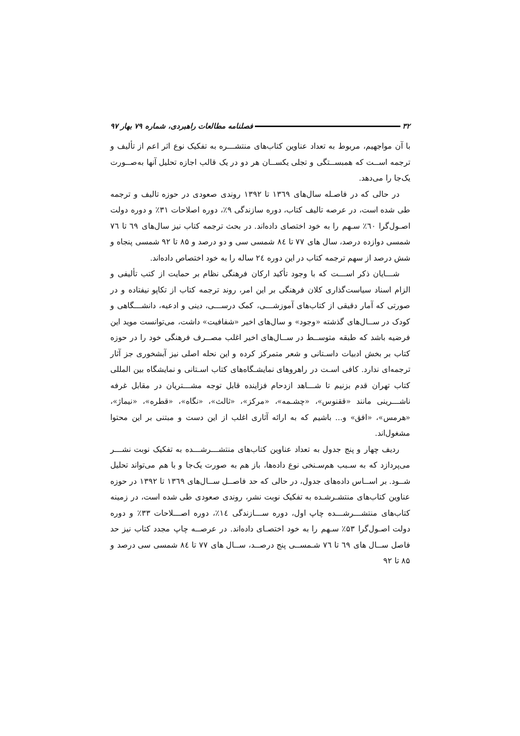۳۲ فصلنامه مطالعات راهبردی، شماره ۷۹ بهار ۹۷
با آن مواجهیم، مربوط به تعداد عناوین کتاب‌های منتشـــره به تفکیک نوع اثر اعم از تألیف و ترجمه اســت که همبســتگی و تجلی یکســان هر دو در یک قالب اجازه تحلیل آنها به‌صــورت یک‌جا را می‌دهد.
در حالی که در فاصـله سال‌های ۱۳٦۹ تا ۱۳۹۲ روندی صعودی در حوزه تالیف و ترجمه طی شده است، در عرصه تالیف کتاب، دوره سازندگی ۹٪، دوره اصلاحات ۳۱٪ و دوره دولت اصـول‌گرا ٦۰٪ سـهم را به خود اختصای داده‌اند. در بحث ترجمه کتاب نیز سال‌های ٦۹ تا ۷٦ شمسی دوازده درصد، سال های ۷۷ تا ۸٤ شمسی سی و دو درصد و ۸۵ تا ۹۲ شمسی پنجاه و شش درصد از سهم ترجمه کتاب در این دوره ۲٤ ساله را به خود اختصاص داده‌اند.
شـــایان ذکر اســـت که با وجود تأکید ارکان فرهنگی نظام بر حمایت از کتب تألیفی و الزام اسناد سیاست‌گذاری کلان فرهنگی بر این امر، روند ترجمه کتاب از تکاپو نیفتاده و در صورتی که آمار دقیقی از کتاب‌های آموزشـــی، کمک درســـی، دینی و ادعیه، دانشـــگاهی و کودک در ســال‌های گذشته «وجود» و سال‌های اخیر «شفافیت» داشت، می‌توانست موید این فرضیه باشد که طبقه متوســط در ســال‌های اخیر اغلب مصــرف فرهنگی خود را در حوزه کتاب بر بخش ادبیات داسـتانی و شعر متمرکز کرده و این نحله اصلی نیز آبشخوری جز آثار ترجمه‌ای ندارد. کافی اسـت در راهروهای نمایشـگاه‌های کتاب اسـتانی و نمایشگاه بین المللی کتاب تهران قدم بزنیم تا شـــاهد ازدحام فزاینده قابل توجه مشـــتریان در مقابل غرفه ناشـــرینی مانند «ققنوس»، «چشـمه»، «مرکز»، «ثالث»، «نگاه»، «قطره»، «نیماژ»، «هرمس»، «افق» و... باشیم که به ارائه آثاری اغلب از این دست و مبتنی بر این محتوا مشغول‌اند.
ردیف چهار و پنج جدول به تعداد عناوین کتاب‌های منتشـــرشـــده به تفکیک نوبت نشـــر می‌پردازد که به سـبب هم‌سـنخی نوع داده‌ها، باز هم به صورت یک‌جا و با هم می‌تواند تحلیل شــود. بر اســاس داده‌های جدول، در حالی که حد فاصــل ســال‌های ۱۳٦۹ تا ۱۳۹۲ در حوزه عناوین کتاب‌های منتشـرشـده به تفکیک نوبت نشر، روندی صعودی طی شده است، در زمینه کتاب‌های منتشـــرشـــده چاپ اول، دوره ســـازندگی ۱٤٪، دوره اصـــلاحات ۳۳٪ و دوره دولت اصـول‌گرا ۵۳٪ سـهم را به خود اختصـای داده‌اند. در عرصــه چاپ مجدد کتاب نیز حد فاصل ســال های ٦۹ تا ۷٦ شـمســی پنج درصــد، ســال های ۷۷ تا ۸٤ شمسی سی درصد و ۸۵ تا ۹۲